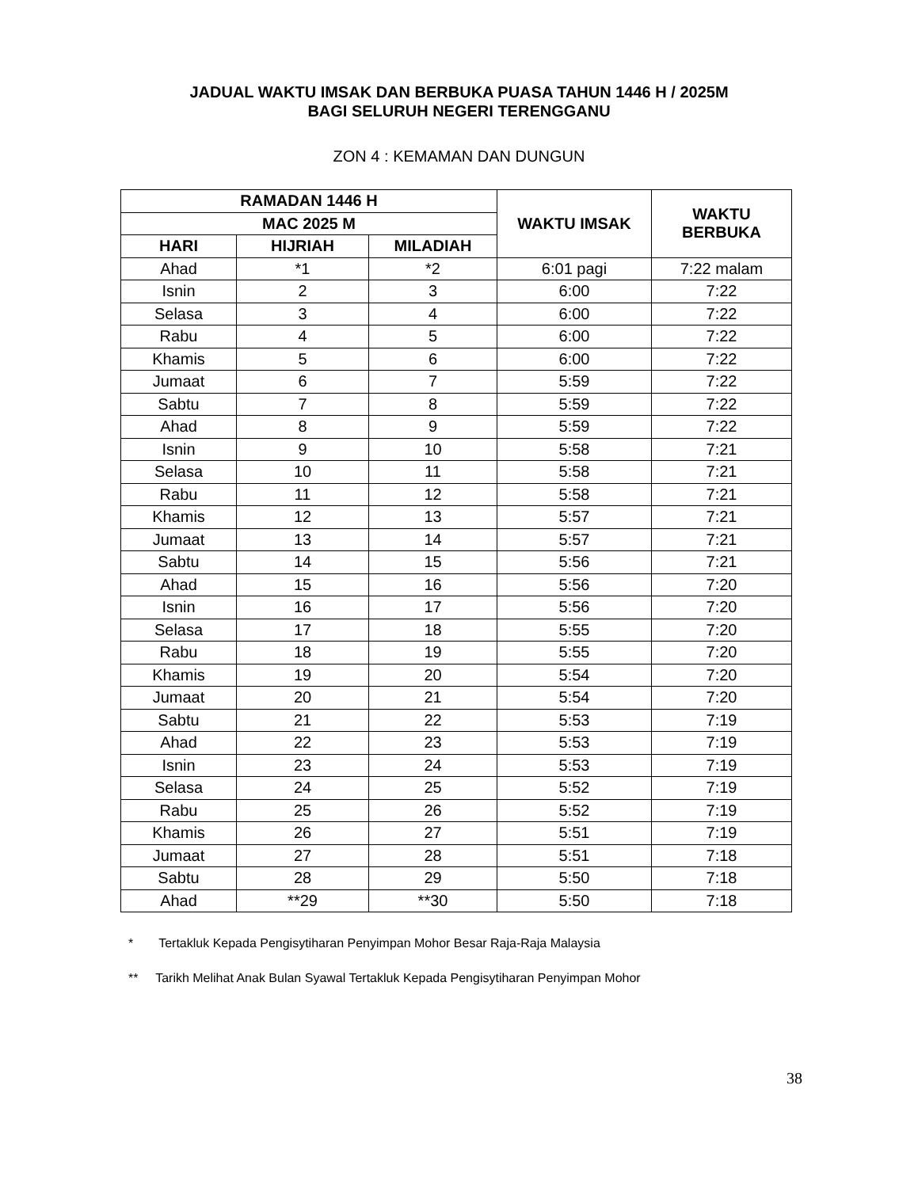JADUAL WAKTU IMSAK DAN BERBUKA PUASA TAHUN 1446 H / 2025M
BAGI SELURUH NEGERI TERENGGANU
ZON 4 : KEMAMAN DAN DUNGUN
| RAMADAN 1446 H | | | WAKTU IMSAK | WAKTU BERBUKA |
| --- | --- | --- | --- | --- |
| MAC 2025 M | | | | |
| HARI | HIJRIAH | MILADIAH | | |
| Ahad | *1 | *2 | 6:01 pagi | 7:22 malam |
| Isnin | 2 | 3 | 6:00 | 7:22 |
| Selasa | 3 | 4 | 6:00 | 7:22 |
| Rabu | 4 | 5 | 6:00 | 7:22 |
| Khamis | 5 | 6 | 6:00 | 7:22 |
| Jumaat | 6 | 7 | 5:59 | 7:22 |
| Sabtu | 7 | 8 | 5:59 | 7:22 |
| Ahad | 8 | 9 | 5:59 | 7:22 |
| Isnin | 9 | 10 | 5:58 | 7:21 |
| Selasa | 10 | 11 | 5:58 | 7:21 |
| Rabu | 11 | 12 | 5:58 | 7:21 |
| Khamis | 12 | 13 | 5:57 | 7:21 |
| Jumaat | 13 | 14 | 5:57 | 7:21 |
| Sabtu | 14 | 15 | 5:56 | 7:21 |
| Ahad | 15 | 16 | 5:56 | 7:20 |
| Isnin | 16 | 17 | 5:56 | 7:20 |
| Selasa | 17 | 18 | 5:55 | 7:20 |
| Rabu | 18 | 19 | 5:55 | 7:20 |
| Khamis | 19 | 20 | 5:54 | 7:20 |
| Jumaat | 20 | 21 | 5:54 | 7:20 |
| Sabtu | 21 | 22 | 5:53 | 7:19 |
| Ahad | 22 | 23 | 5:53 | 7:19 |
| Isnin | 23 | 24 | 5:53 | 7:19 |
| Selasa | 24 | 25 | 5:52 | 7:19 |
| Rabu | 25 | 26 | 5:52 | 7:19 |
| Khamis | 26 | 27 | 5:51 | 7:19 |
| Jumaat | 27 | 28 | 5:51 | 7:18 |
| Sabtu | 28 | 29 | 5:50 | 7:18 |
| Ahad | **29 | **30 | 5:50 | 7:18 |
* Tertakluk Kepada Pengisytiharan Penyimpan Mohor Besar Raja-Raja Malaysia
** Tarikh Melihat Anak Bulan Syawal Tertakluk Kepada Pengisytiharan Penyimpan Mohor
38